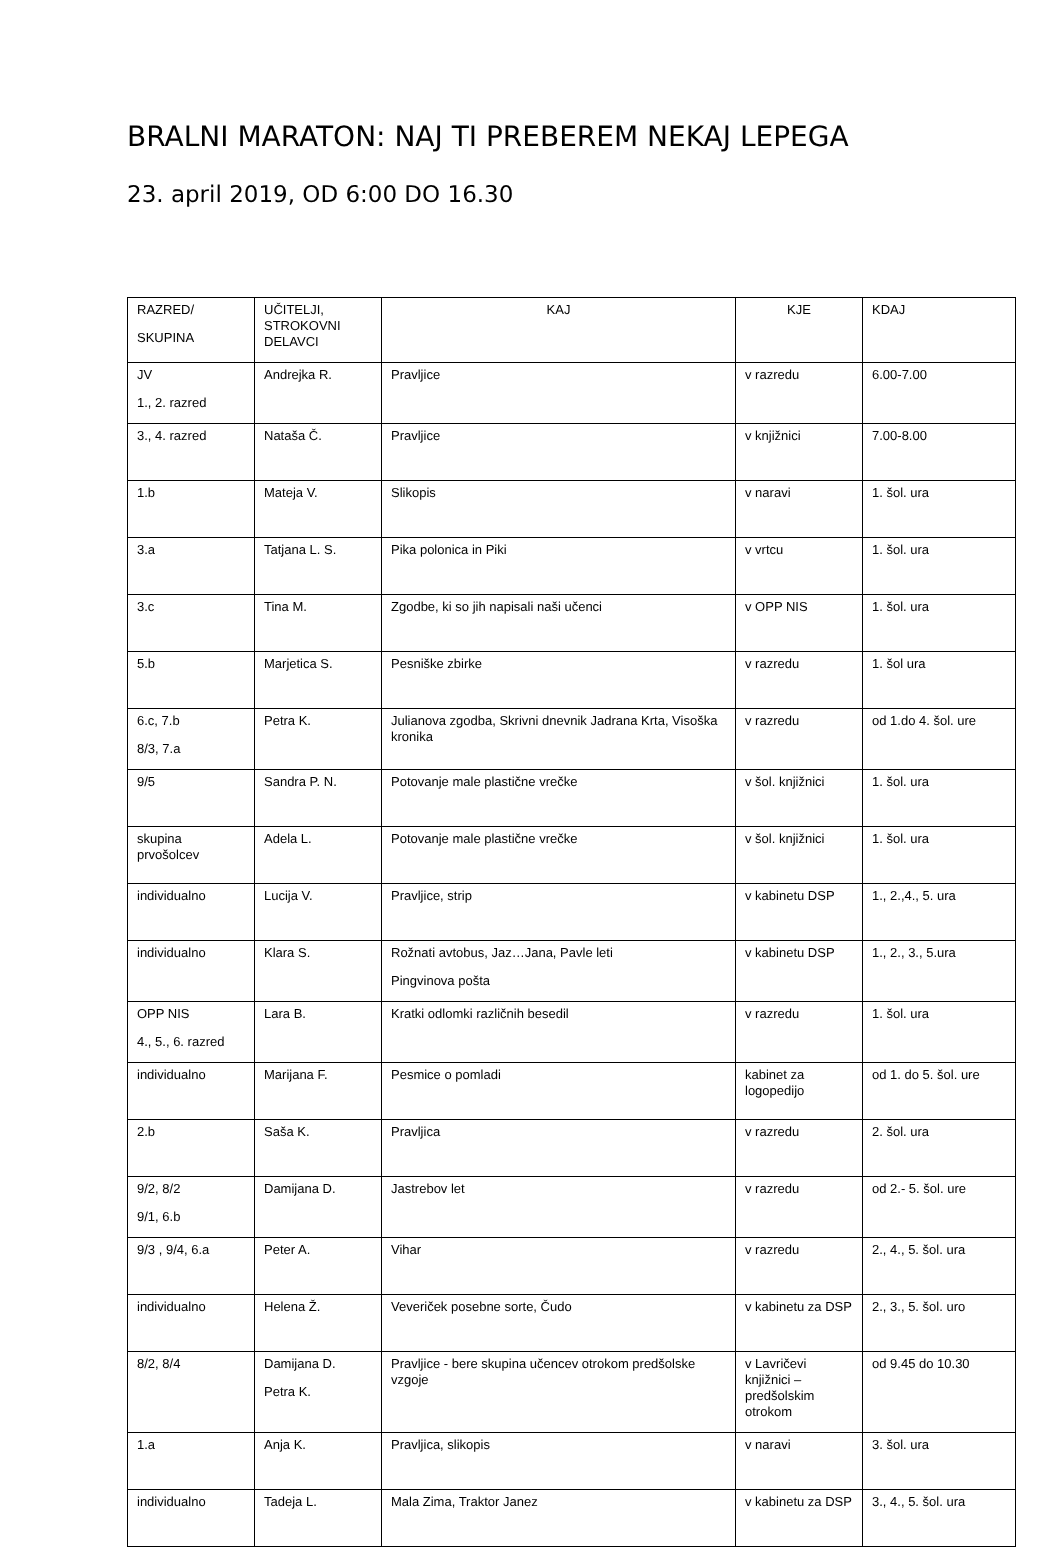BRALNI MARATON: NAJ TI PREBEREM NEKAJ LEPEGA
23. april 2019, OD 6:00 DO 16.30
| RAZRED/ SKUPINA | UČITELJI, STROKOVNI DELAVCI | KAJ | KJE | KDAJ |
| JV 1., 2. razred | Andrejka R. | Pravljice | v razredu | 6.00-7.00 |
| 3., 4. razred | Nataša Č. | Pravljice | v knjižnici | 7.00-8.00 |
| 1.b | Mateja V. | Slikopis | v naravi | 1. šol. ura |
| 3.a | Tatjana L. S. | Pika polonica in Piki | v vrtcu | 1. šol. ura |
| 3.c | Tina M. | Zgodbe, ki so jih napisali naši učenci | v OPP NIS | 1. šol. ura |
| 5.b | Marjetica S. | Pesniške zbirke | v razredu | 1. šol ura |
| 6.c, 7.b 8/3, 7.a | Petra K. | Julianova zgodba, Skrivni dnevnik Jadrana Krta, Visoška kronika | v razredu | od 1.do 4. šol. ure |
| 9/5 | Sandra P. N. | Potovanje male plastične vrečke | v šol. knjižnici | 1. šol. ura |
| skupina prvošolcev | Adela L. | Potovanje male plastične vrečke | v šol. knjižnici | 1. šol. ura |
| individualno | Lucija V. | Pravljice, strip | v kabinetu DSP | 1., 2.,4., 5. ura |
| individualno | Klara S. | Rožnati avtobus, Jaz…Jana, Pavle leti Pingvinova pošta | v kabinetu DSP | 1., 2., 3., 5.ura |
| OPP NIS 4., 5., 6. razred | Lara B. | Kratki odlomki različnih besedil | v razredu | 1. šol. ura |
| individualno | Marijana F. | Pesmice o pomladi | kabinet za logopedijo | od 1. do 5. šol. ure |
| 2.b | Saša K. | Pravljica | v razredu | 2. šol. ura |
| 9/2, 8/2 9/1, 6.b | Damijana D. | Jastrebov let | v razredu | od 2.- 5. šol. ure |
| 9/3 , 9/4, 6.a | Peter A. | Vihar | v razredu | 2., 4., 5. šol. ura |
| individualno | Helena Ž. | Veveriček posebne sorte, Čudo | v kabinetu za DSP | 2., 3., 5. šol. uro |
| 8/2, 8/4 | Damijana D. Petra K. | Pravljice - bere skupina učencev otrokom predšolske vzgoje | v Lavričevi knjižnici – predšolskim otrokom | od 9.45 do 10.30 |
| 1.a | Anja K. | Pravljica, slikopis | v naravi | 3. šol. ura |
| individualno | Tadeja L. | Mala Zima, Traktor Janez | v kabinetu za DSP | 3., 4., 5. šol. ura |